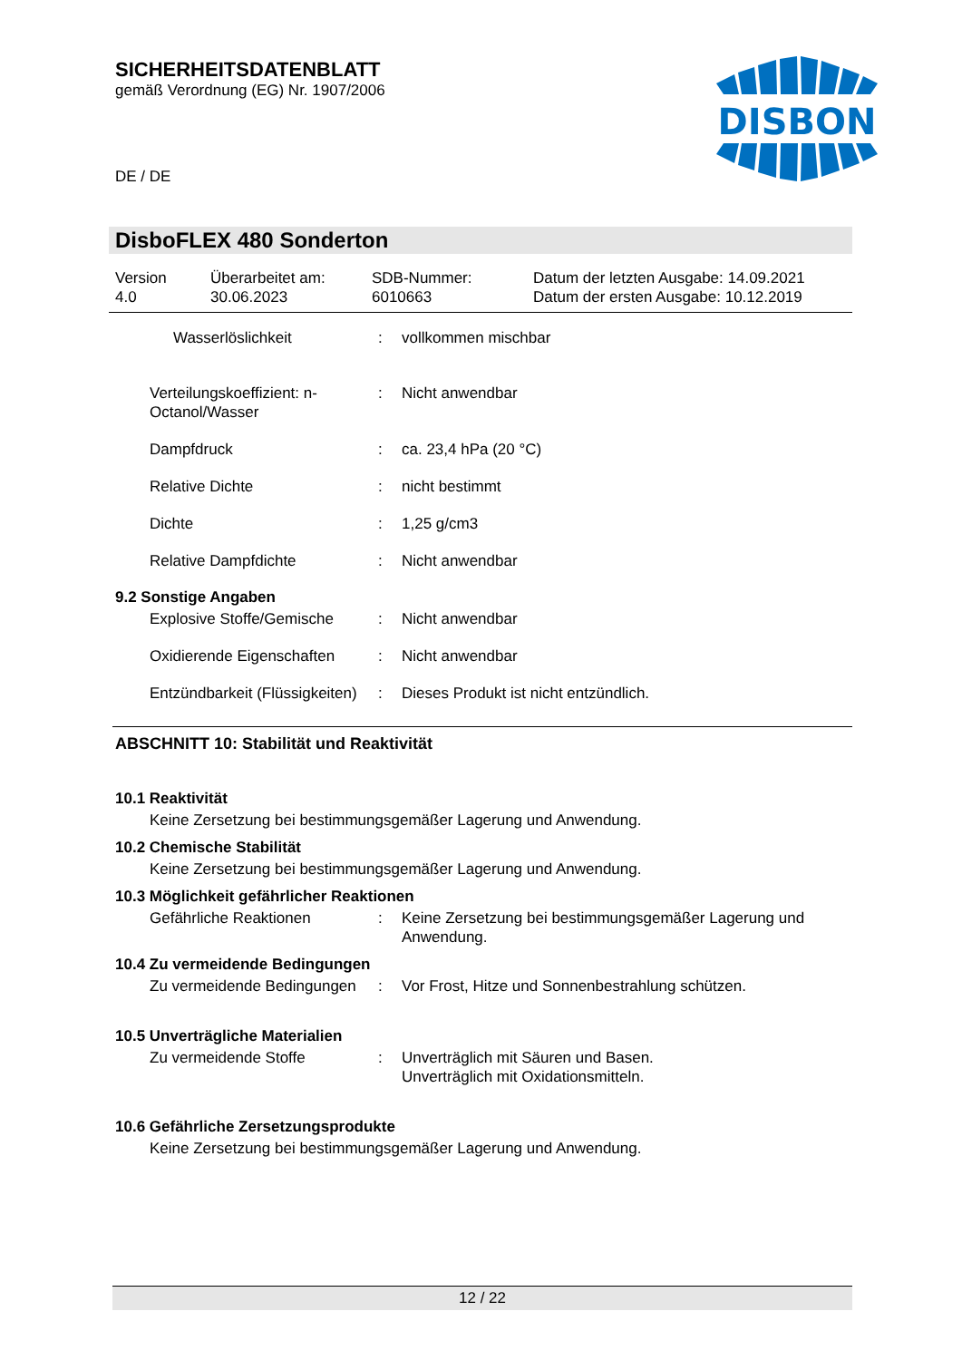SICHERHEITSDATENBLATT
gemäß Verordnung (EG) Nr. 1907/2006
DISBON
DE / DE
DisboFLEX 480 Sonderton
Version
4.0
Überarbeitet am:
30.06.2023
SDB-Nummer:
6010663
Datum der letzten Ausgabe: 14.09.2021
Datum der ersten Ausgabe: 10.12.2019
Wasserlöslichkeit : vollkommen mischbar
Verteilungskoeffizient: n-Octanol/Wasser
: Nicht anwendbar
Dampfdruck : ca. 23,4 hPa (20 °C)
Relative Dichte : nicht bestimmt
Dichte : 1,25 g/cm3
Relative Dampfdichte : Nicht anwendbar
9.2 Sonstige Angaben
Explosive Stoffe/Gemische
: Nicht anwendbar
Oxidierende Eigenschaften
: Nicht anwendbar
Entzündbarkeit (Flüssigkeiten)
: Dieses Produkt ist nicht entzündlich.
ABSCHNITT 10: Stabilität und Reaktivität
10.1 Reaktivität
Keine Zersetzung bei bestimmungsgemäßer Lagerung und Anwendung.
10.2 Chemische Stabilität
Keine Zersetzung bei bestimmungsgemäßer Lagerung und Anwendung.
10.3 Möglichkeit gefährlicher Reaktionen
Gefährliche Reaktionen : Keine Zersetzung bei bestimmungsgemäßer Lagerung und Anwendung.
10.4 Zu vermeidende Bedingungen
Zu vermeidende Bedingungen
: Vor Frost, Hitze und Sonnenbestrahlung schützen.
10.5 Unverträgliche Materialien
Zu vermeidende Stoffe : Unverträglich mit Säuren und Basen.
Unverträglich mit Oxidationsmitteln.
10.6 Gefährliche Zersetzungsprodukte
Keine Zersetzung bei bestimmungsgemäßer Lagerung und Anwendung.
12 / 22